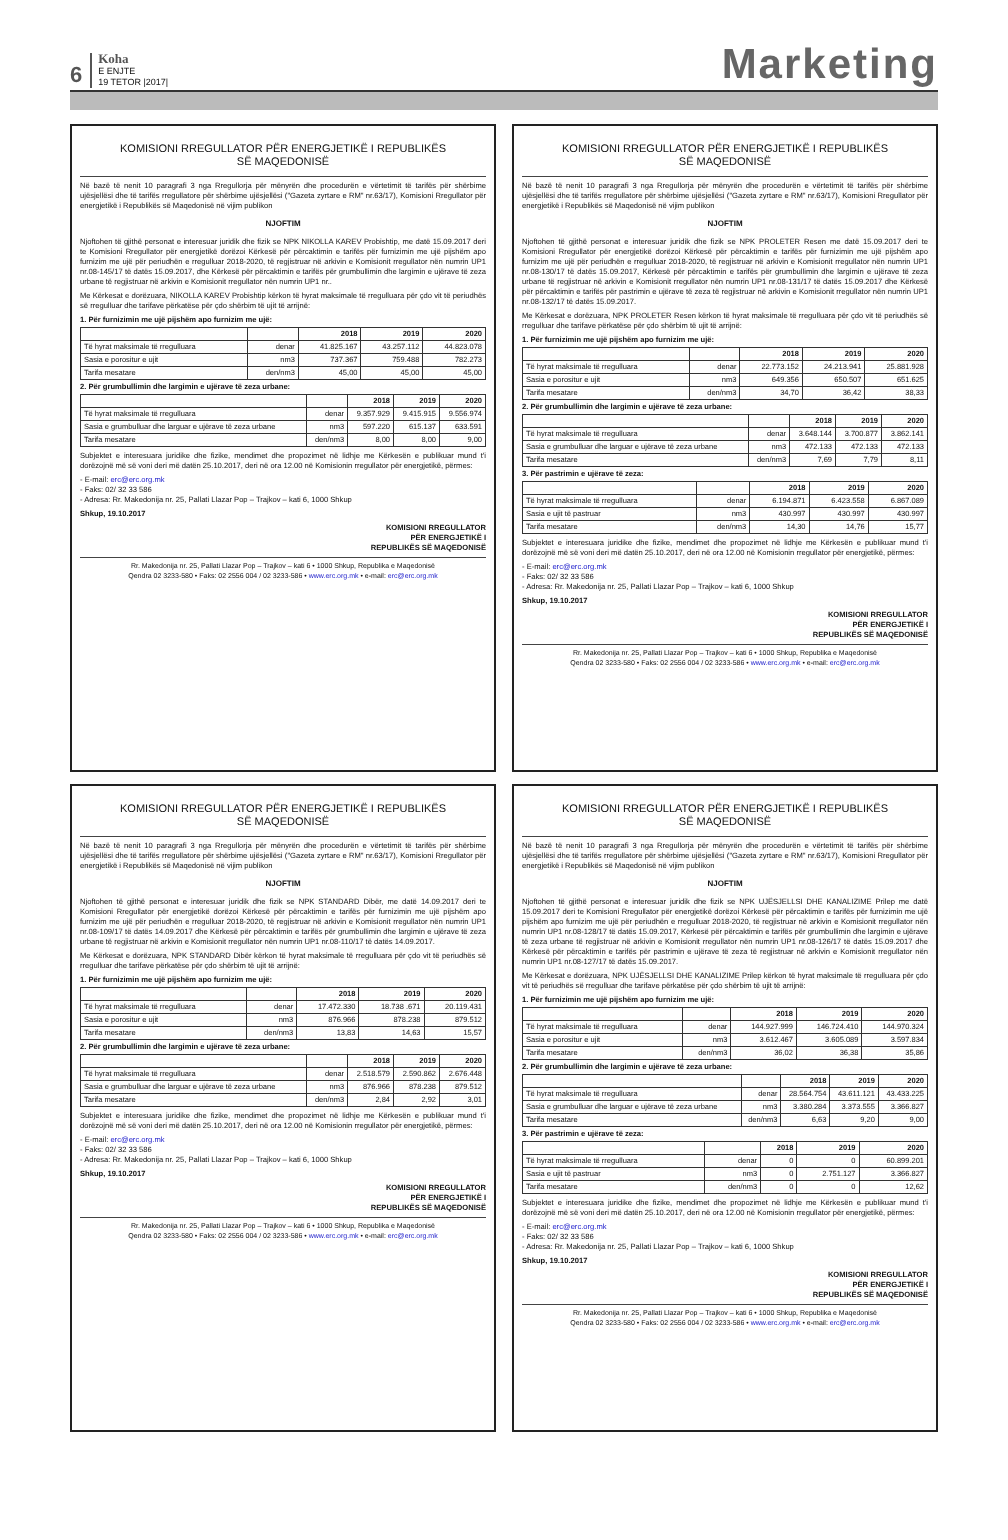6
Koha
E ENJTE
19 TETOR |2017|
Marketing
KOMISIONI RREGULLATOR PËR ENERGJETIKË I REPUBLIKËS SË MAQEDONISË
Në bazë të nenit 10 paragrafi 3 nga Rregullorja për mënyrën dhe procedurën e vërtetimit të tarifës për shërbime ujësjellësi dhe të tarifës rregullatore për shërbime ujësjellësi ("Gazeta zyrtare e RM" nr.63/17), Komisioni Rregullator për energjetikë i Republikës së Maqedonisë në vijim publikon
NJOFTIM
Njoftohen të gjithë personat e interesuar juridik dhe fizik se NPK NIKOLLA KAREV Probishtip, me datë 15.09.2017 deri te Komisioni Rregullator për energjetikë dorëzoi Kërkesë për përcaktimin e tarifës për furnizimin me ujë pijshëm apo furnizim me ujë për periudhën e rregulluar 2018-2020, të regjistruar në arkivin e Komisionit rregullator nën numrin UP1 nr.08-145/17 të datës 15.09.2017, dhe Kërkesë për përcaktimin e tarifës për grumbullimin dhe largimin e ujërave të zeza urbane të regjistruar në arkivin e Komisionit rregullator nën numrin UP1 nr..
Me Kërkesat e dorëzuara, NIKOLLA KAREV Probishtip kërkon të hyrat maksimale të rregulluara për çdo vit të periudhës së rregulluar dhe tarifave përkatëse për çdo shërbim të ujit të arrijnë:
1. Për furnizimin me ujë pijshëm apo furnizim me ujë:
| | | 2018 | 2019 | 2020 |
| --- | --- | --- | --- | --- |
| Të hyrat maksimale të rregulluara | denar | 41.825.167 | 43.257.112 | 44.823.078 |
| Sasia e porositur e ujit | nm3 | 737.367 | 759.488 | 782.273 |
| Tarifa mesatare | den/nm3 | 45,00 | 45,00 | 45,00 |
2. Për grumbullimin dhe largimin e ujërave të zeza urbane:
| | | 2018 | 2019 | 2020 |
| --- | --- | --- | --- | --- |
| Të hyrat maksimale të rregulluara | denar | 9.357.929 | 9.415.915 | 9.556.974 |
| Sasia e grumbulluar dhe larguar e ujërave të zeza urbane | nm3 | 597.220 | 615.137 | 633.591 |
| Tarifa mesatare | den/nm3 | 8,00 | 8,00 | 9,00 |
Subjektet e interesuara juridike dhe fizike, mendimet dhe propozimet në lidhje me Kërkesën e publikuar mund t'i dorëzojnë më së voni deri më datën 25.10.2017, deri në ora 12.00 në Komisionin rregullator për energjetikë, përmes:
- E-mail: erc@erc.org.mk
- Faks: 02/ 32 33 586
- Adresa: Rr. Makedonija nr. 25, Pallati Llazar Pop – Trajkov – kati 6, 1000 Shkup
Shkup, 19.10.2017
KOMISIONI RREGULLATOR
PËR ENERGJETIKË I
REPUBLIKËS SË MAQEDONISË
Rr. Makedonija nr. 25, Pallati Llazar Pop – Trajkov – kati 6 • 1000 Shkup, Republika e Maqedonisë
Qendra 02 3233-580 • Faks: 02 2556 004 / 02 3233-586 • www.erc.org.mk • e-mail: erc@erc.org.mk
KOMISIONI RREGULLATOR PËR ENERGJETIKË I REPUBLIKËS SË MAQEDONISË
Në bazë të nenit 10 paragrafi 3 nga Rregullorja për mënyrën dhe procedurën e vërtetimit të tarifës për shërbime ujësjellësi dhe të tarifës rregullatore për shërbime ujësjellësi ("Gazeta zyrtare e RM" nr.63/17), Komisioni Rregullator për energjetikë i Republikës së Maqedonisë në vijim publikon
NJOFTIM
Njoftohen të gjithë personat e interesuar juridik dhe fizik se NPK PROLETER Resen me datë 15.09.2017 deri te Komisioni Rregullator për energjetikë dorëzoi Kërkesë për përcaktimin e tarifës për furnizimin me ujë pijshëm apo furnizim me ujë për periudhën e rregulluar 2018-2020, të regjistruar në arkivin e Komisionit rregullator nën numrin UP1 nr.08-130/17 të datës 15.09.2017, Kërkesë për përcaktimin e tarifës për grumbullimin dhe largimin e ujërave të zeza urbane të regjistruar në arkivin e Komisionit rregullator nën numrin UP1 nr.08-131/17 të datës 15.09.2017 dhe Kërkesë për përcaktimin e tarifës për pastrimin e ujërave të zeza të regjistruar në arkivin e Komisionit rregullator nën numrin UP1 nr.08-132/17 të datës 15.09.2017.
Me Kërkesat e dorëzuara, NPK PROLETER Resen kërkon të hyrat maksimale të rregulluara për çdo vit të periudhës së rregulluar dhe tarifave përkatëse për çdo shërbim të ujit të arrijnë:
1. Për furnizimin me ujë pijshëm apo furnizim me ujë:
| | | 2018 | 2019 | 2020 |
| --- | --- | --- | --- | --- |
| Të hyrat maksimale të rregulluara | denar | 22.773.152 | 24.213.941 | 25.881.928 |
| Sasia e porositur e ujit | nm3 | 649.356 | 650.507 | 651.625 |
| Tarifa mesatare | den/nm3 | 34,70 | 36,42 | 38,33 |
2. Për grumbullimin dhe largimin e ujërave të zeza urbane:
| | | 2018 | 2019 | 2020 |
| --- | --- | --- | --- | --- |
| Të hyrat maksimale të rregulluara | denar | 3.648.144 | 3.700.877 | 3.862.141 |
| Sasia e grumbulluar dhe larguar e ujërave të zeza urbane | nm3 | 472.133 | 472.133 | 472.133 |
| Tarifa mesatare | den/nm3 | 7,69 | 7,79 | 8,11 |
3. Për pastrimin e ujërave të zeza:
| | | 2018 | 2019 | 2020 |
| --- | --- | --- | --- | --- |
| Të hyrat maksimale të rregulluara | denar | 6.194.871 | 6.423.558 | 6.867.089 |
| Sasia e ujit të pastruar | nm3 | 430.997 | 430.997 | 430.997 |
| Tarifa mesatare | den/nm3 | 14,30 | 14,76 | 15,77 |
Subjektet e interesuara juridike dhe fizike, mendimet dhe propozimet në lidhje me Kërkesën e publikuar mund t'i dorëzojnë më së voni deri më datën 25.10.2017, deri në ora 12.00 në Komisionin rregullator për energjetikë, përmes:
- E-mail: erc@erc.org.mk
- Faks: 02/ 32 33 586
- Adresa: Rr. Makedonija nr. 25, Pallati Llazar Pop – Trajkov – kati 6, 1000 Shkup
Shkup, 19.10.2017
KOMISIONI RREGULLATOR
PËR ENERGJETIKË I
REPUBLIKËS SË MAQEDONISË
Rr. Makedonija nr. 25, Pallati Llazar Pop – Trajkov – kati 6 • 1000 Shkup, Republika e Maqedonisë
Qendra 02 3233-580 • Faks: 02 2556 004 / 02 3233-586 • www.erc.org.mk • e-mail: erc@erc.org.mk
KOMISIONI RREGULLATOR PËR ENERGJETIKË I REPUBLIKËS SË MAQEDONISË
Në bazë të nenit 10 paragrafi 3 nga Rregullorja për mënyrën dhe procedurën e vërtetimit të tarifës për shërbime ujësjellësi dhe të tarifës rregullatore për shërbime ujësjellësi ("Gazeta zyrtare e RM" nr.63/17), Komisioni Rregullator për energjetikë i Republikës së Maqedonisë në vijim publikon
NJOFTIM
Njoftohen të gjithë personat e interesuar juridik dhe fizik se NPK STANDARD Dibër, me datë 14.09.2017 deri te Komisioni Rregullator për energjetikë dorëzoi Kërkesë për përcaktimin e tarifës për furnizimin me ujë pijshëm apo furnizim me ujë për periudhën e rregulluar 2018-2020, të regjistruar në arkivin e Komisionit rregullator nën numrin UP1 nr.08-109/17 të datës 14.09.2017 dhe Kërkesë për përcaktimin e tarifës për grumbullimin dhe largimin e ujërave të zeza urbane të regjistruar në arkivin e Komisionit rregullator nën numrin UP1 nr.08-110/17 të datës 14.09.2017.
Me Kërkesat e dorëzuara, NPK STANDARD Dibër kërkon të hyrat maksimale të rregulluara për çdo vit të periudhës së rregulluar dhe tarifave përkatëse për çdo shërbim të ujit të arrijnë:
1. Për furnizimin me ujë pijshëm apo furnizim me ujë:
| | | 2018 | 2019 | 2020 |
| --- | --- | --- | --- | --- |
| Të hyrat maksimale të rregulluara | denar | 17.472.330 | 18.738 .671 | 20.119.431 |
| Sasia e porositur e ujit | nm3 | 876.966 | 878.238 | 879.512 |
| Tarifa mesatare | den/nm3 | 13,83 | 14,63 | 15,57 |
2. Për grumbullimin dhe largimin e ujërave të zeza urbane:
| | | 2018 | 2019 | 2020 |
| --- | --- | --- | --- | --- |
| Të hyrat maksimale të rregulluara | denar | 2.518.579 | 2.590.862 | 2.676.448 |
| Sasia e grumbulluar dhe larguar e ujërave të zeza urbane | nm3 | 876.966 | 878.238 | 879.512 |
| Tarifa mesatare | den/nm3 | 2,84 | 2,92 | 3,01 |
Subjektet e interesuara juridike dhe fizike, mendimet dhe propozimet në lidhje me Kërkesën e publikuar mund t'i dorëzojnë më së voni deri më datën 25.10.2017, deri në ora 12.00 në Komisionin rregullator për energjetikë, përmes:
- E-mail: erc@erc.org.mk
- Faks: 02/ 32 33 586
- Adresa: Rr. Makedonija nr. 25, Pallati Llazar Pop – Trajkov – kati 6, 1000 Shkup
Shkup, 19.10.2017
KOMISIONI RREGULLATOR
PËR ENERGJETIKË I
REPUBLIKËS SË MAQEDONISË
Rr. Makedonija nr. 25, Pallati Llazar Pop – Trajkov – kati 6 • 1000 Shkup, Republika e Maqedonisë
Qendra 02 3233-580 • Faks: 02 2556 004 / 02 3233-586 • www.erc.org.mk • e-mail: erc@erc.org.mk
KOMISIONI RREGULLATOR PËR ENERGJETIKË I REPUBLIKËS SË MAQEDONISË
Në bazë të nenit 10 paragrafi 3 nga Rregullorja për mënyrën dhe procedurën e vërtetimit të tarifës për shërbime ujësjellësi dhe të tarifës rregullatore për shërbime ujësjellësi ("Gazeta zyrtare e RM" nr.63/17), Komisioni Rregullator për energjetikë i Republikës së Maqedonisë në vijim publikon
NJOFTIM
Njoftohen të gjithë personat e interesuar juridik dhe fizik se NPK UJËSJELLSI DHE KANALIZIME Prilep me datë 15.09.2017 deri te Komisioni Rregullator për energjetikë dorëzoi Kërkesë për përcaktimin e tarifës për furnizimin me ujë pijshëm apo furnizim me ujë për periudhën e rregulluar 2018-2020, të regjistruar në arkivin e Komisionit rregullator nën numrin UP1 nr.08-128/17 të datës 15.09.2017, Kërkesë për përcaktimin e tarifës për grumbullimin dhe largimin e ujërave të zeza urbane të regjistruar në arkivin e Komisionit rregullator nën numrin UP1 nr.08-126/17 të datës 15.09.2017 dhe Kërkesë për përcaktimin e tarifës për pastrimin e ujërave të zeza të regjistruar në arkivin e Komisionit rregullator nën numrin UP1 nr.08-127/17 të datës 15.09.2017.
Me Kërkesat e dorëzuara, NPK UJËSJELLSI DHE KANALIZIME Prilep kërkon të hyrat maksimale të rregulluara për çdo vit të periudhës së rregulluar dhe tarifave përkatëse për çdo shërbim të ujit të arrijnë:
1. Për furnizimin me ujë pijshëm apo furnizim me ujë:
| | | 2018 | 2019 | 2020 |
| --- | --- | --- | --- | --- |
| Të hyrat maksimale të rregulluara | denar | 144.927.999 | 146.724.410 | 144.970.324 |
| Sasia e porositur e ujit | nm3 | 3.612.467 | 3.605.089 | 3.597.834 |
| Tarifa mesatare | den/nm3 | 36,02 | 36,38 | 35,86 |
2. Për grumbullimin dhe largimin e ujërave të zeza urbane:
| | | 2018 | 2019 | 2020 |
| --- | --- | --- | --- | --- |
| Të hyrat maksimale të rregulluara | denar | 28.564.754 | 43.611.121 | 43.433.225 |
| Sasia e grumbulluar dhe larguar e ujërave të zeza urbane | nm3 | 3.380.284 | 3.373.555 | 3.366.827 |
| Tarifa mesatare | den/nm3 | 6,63 | 9,20 | 9,00 |
3. Për pastrimin e ujërave të zeza:
| | | 2018 | 2019 | 2020 |
| --- | --- | --- | --- | --- |
| Të hyrat maksimale të rregulluara | denar | 0 | 0 | 60.899.201 |
| Sasia e ujit të pastruar | nm3 | 0 | 2.751.127 | 3.366.827 |
| Tarifa mesatare | den/nm3 | 0 | 0 | 12,62 |
Subjektet e interesuara juridike dhe fizike, mendimet dhe propozimet në lidhje me Kërkesën e publikuar mund t'i dorëzojnë më së voni deri më datën 25.10.2017, deri në ora 12.00 në Komisionin rregullator për energjetikë, përmes:
- E-mail: erc@erc.org.mk
- Faks: 02/ 32 33 586
- Adresa: Rr. Makedonija nr. 25, Pallati Llazar Pop – Trajkov – kati 6, 1000 Shkup
Shkup, 19.10.2017
KOMISIONI RREGULLATOR
PËR ENERGJETIKË I
REPUBLIKËS SË MAQEDONISË
Rr. Makedonija nr. 25, Pallati Llazar Pop – Trajkov – kati 6 • 1000 Shkup, Republika e Maqedonisë
Qendra 02 3233-580 • Faks: 02 2556 004 / 02 3233-586 • www.erc.org.mk • e-mail: erc@erc.org.mk